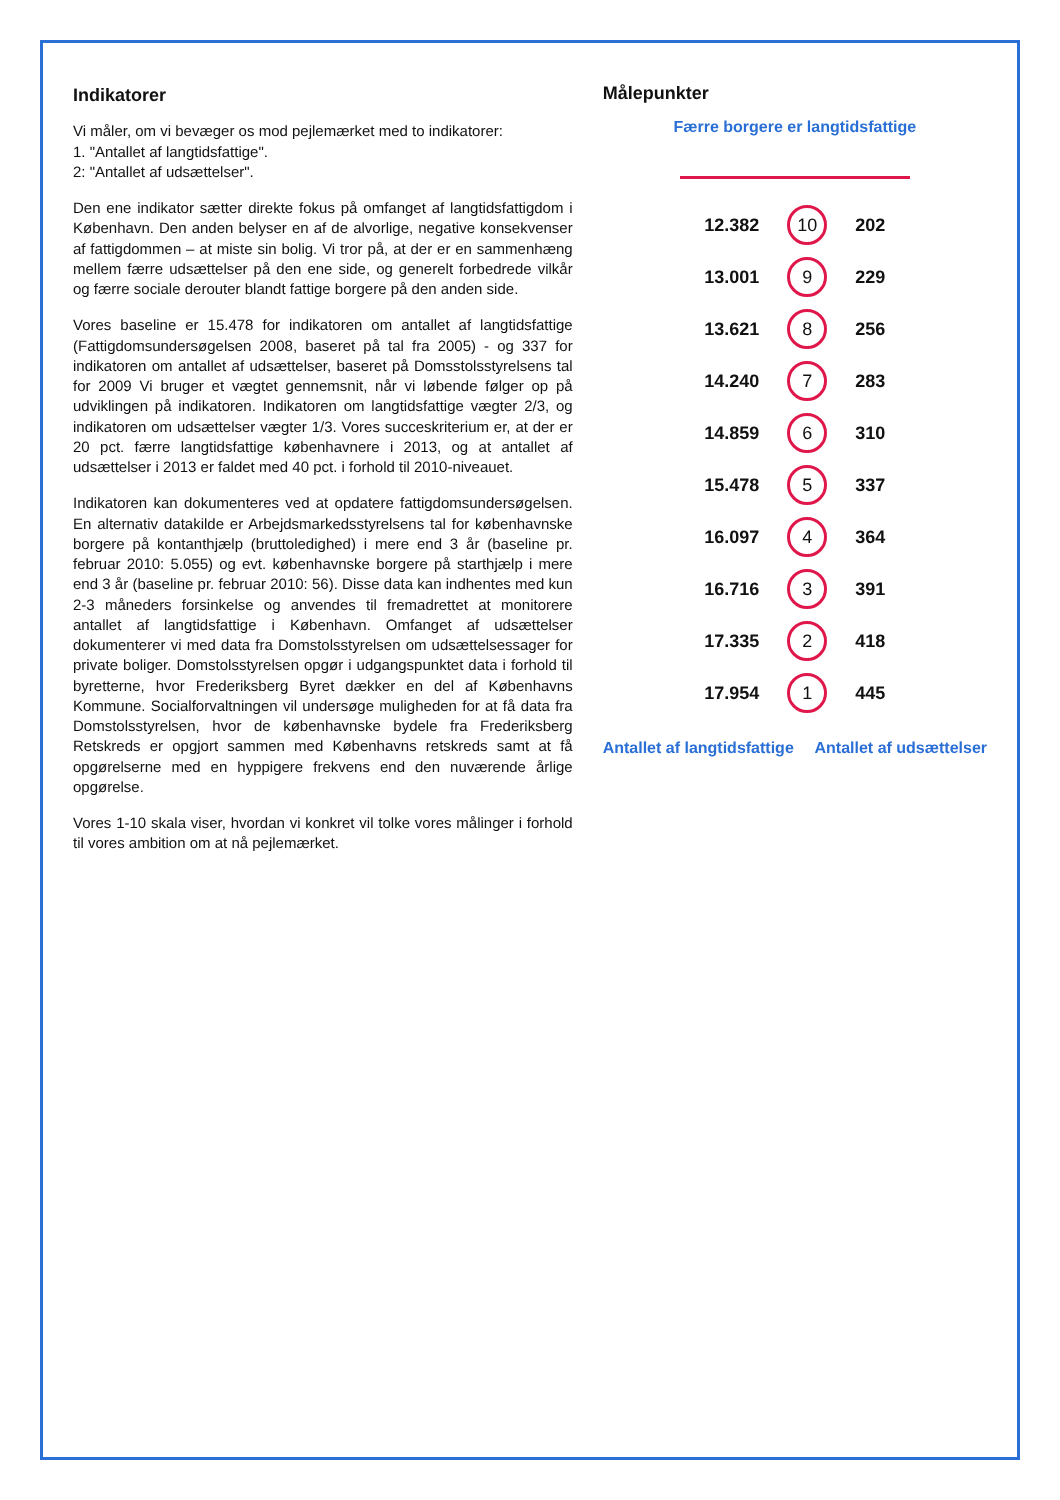Indikatorer
Vi måler, om vi bevæger os mod pejlemærket med to indikatorer:
1. "Antallet af langtidsfattige".
2: "Antallet af udsættelser".
Den ene indikator sætter direkte fokus på omfanget af langtidsfattigdom i København. Den anden belyser en af de alvorlige, negative konsekvenser af fattigdommen – at miste sin bolig. Vi tror på, at der er en sammenhæng mellem færre udsættelser på den ene side, og generelt forbedrede vilkår og færre sociale derouter blandt fattige borgere på den anden side.
Vores baseline er 15.478 for indikatoren om antallet af langtidsfattige (Fattigdomsundersøgelsen 2008, baseret på tal fra 2005) - og 337 for indikatoren om antallet af udsættelser, baseret på Domsstolsstyrelsens tal for 2009 Vi bruger et vægtet gennemsnit, når vi løbende følger op på udviklingen på indikatoren. Indikatoren om langtidsfattige vægter 2/3, og indikatoren om udsættelser vægter 1/3. Vores succeskriterium er, at der er 20 pct. færre langtidsfattige københavnere i 2013, og at antallet af udsættelser i 2013 er faldet med 40 pct. i forhold til 2010-niveauet.
Indikatoren kan dokumenteres ved at opdatere fattigdomsundersøgelsen. En alternativ datakilde er Arbejdsmarkedsstyrelsens tal for københavnske borgere på kontanthjælp (bruttoledighed) i mere end 3 år (baseline pr. februar 2010: 5.055) og evt. københavnske borgere på starthjælp i mere end 3 år (baseline pr. februar 2010: 56). Disse data kan indhentes med kun 2-3 måneders forsinkelse og anvendes til fremadrettet at monitorere antallet af langtidsfattige i København. Omfanget af udsættelser dokumenterer vi med data fra Domstolsstyrelsen om udsættelsessager for private boliger. Domstolsstyrelsen opgør i udgangspunktet data i forhold til byretterne, hvor Frederiksberg Byret dækker en del af Københavns Kommune. Socialforvaltningen vil undersøge muligheden for at få data fra Domstolsstyrelsen, hvor de københavnske bydele fra Frederiksberg Retskreds er opgjort sammen med Københavns retskreds samt at få opgørelserne med en hyppigere frekvens end den nuværende årlige opgørelse.
Vores 1-10 skala viser, hvordan vi konkret vil tolke vores målinger i forhold til vores ambition om at nå pejlemærket.
Målepunkter
Færre borgere er langtidsfattige
| 12.382 | 10 | 202 |
| 13.001 | 9 | 229 |
| 13.621 | 8 | 256 |
| 14.240 | 7 | 283 |
| 14.859 | 6 | 310 |
| 15.478 | 5 | 337 |
| 16.097 | 4 | 364 |
| 16.716 | 3 | 391 |
| 17.335 | 2 | 418 |
| 17.954 | 1 | 445 |
Antallet af langtidsfattige Antallet af udsættelser